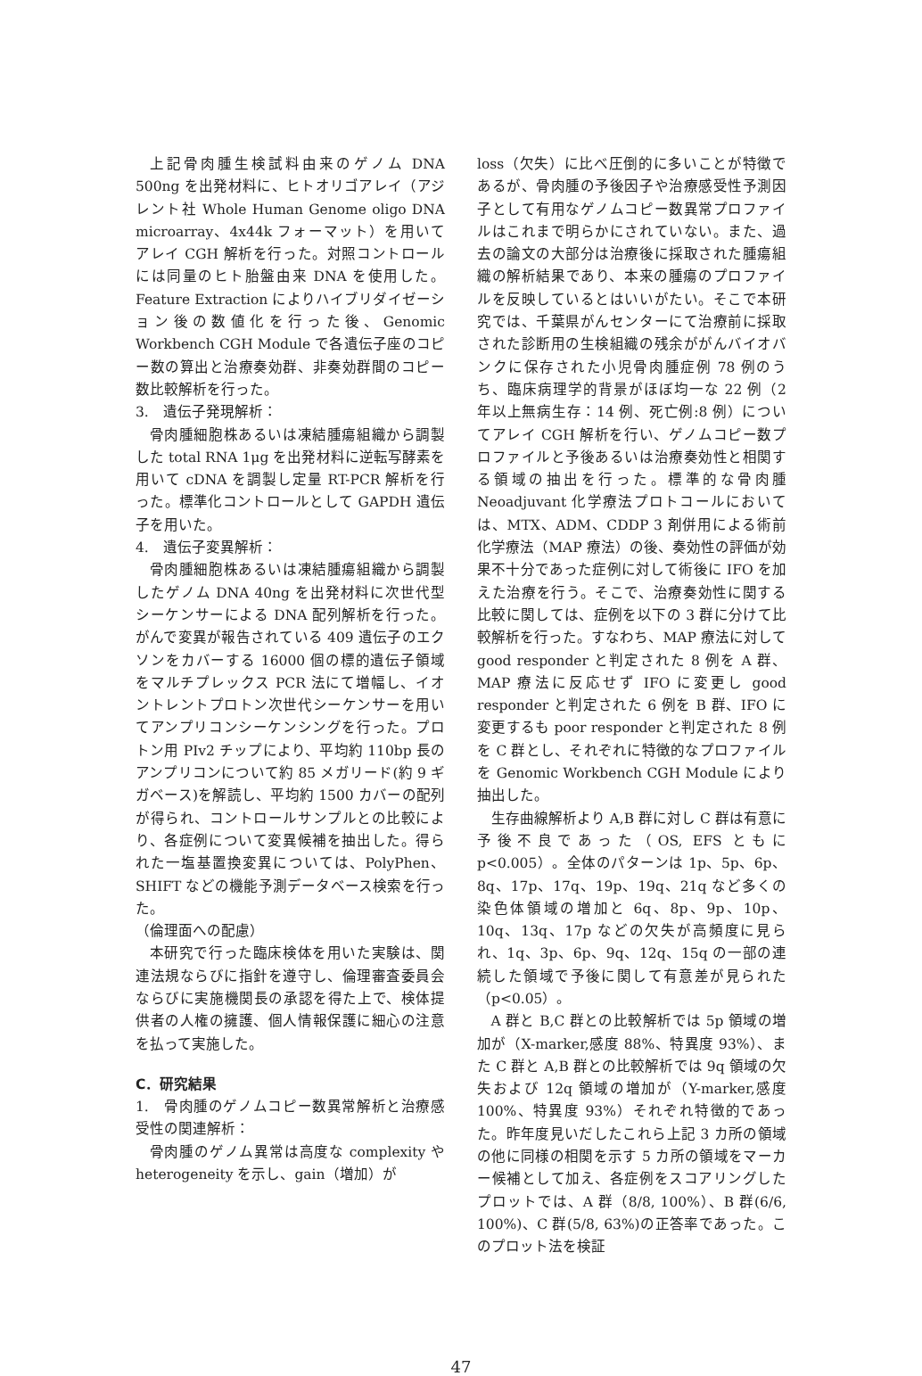上記骨肉腫生検試料由来のゲノム DNA 500ng を出発材料に、ヒトオリゴアレイ（アジレント社 Whole Human Genome oligo DNA microarray、4x44k フォーマット）を用いてアレイ CGH 解析を行った。対照コントロールには同量のヒト胎盤由来 DNA を使用した。Feature Extraction によりハイブリダイゼーション後の数値化を行った後、Genomic Workbench CGH Module で各遺伝子座のコピー数の算出と治療奏効群、非奏効群間のコピー数比較解析を行った。
3.　遺伝子発現解析：
骨肉腫細胞株あるいは凍結腫瘍組織から調製した total RNA 1μg を出発材料に逆転写酵素を用いて cDNA を調製し定量 RT-PCR 解析を行った。標準化コントロールとして GAPDH 遺伝子を用いた。
4.　遺伝子変異解析：
骨肉腫細胞株あるいは凍結腫瘍組織から調製したゲノム DNA 40ng を出発材料に次世代型シーケンサーによる DNA 配列解析を行った。がんで変異が報告されている 409 遺伝子のエクソンをカバーする 16000 個の標的遺伝子領域をマルチプレックス PCR 法にて増幅し、イオントレントプロトン次世代シーケンサーを用いてアンプリコンシーケンシングを行った。プロトン用 PIv2 チップにより、平均約 110bp 長のアンプリコンについて約 85 メガリード(約 9 ギガベース)を解読し、平均約 1500 カバーの配列が得られ、コントロールサンプルとの比較により、各症例について変異候補を抽出した。得られた一塩基置換変異については、PolyPhen、SHIFT などの機能予測データベース検索を行った。
（倫理面への配慮）
本研究で行った臨床検体を用いた実験は、関連法規ならびに指針を遵守し、倫理審査委員会ならびに実施機関長の承認を得た上で、検体提供者の人権の擁護、個人情報保護に細心の注意を払って実施した。
C．研究結果
1.　骨肉腫のゲノムコピー数異常解析と治療感受性の関連解析：
骨肉腫のゲノム異常は高度な complexity や heterogeneity を示し、gain（増加）が
loss（欠失）に比べ圧倒的に多いことが特徴であるが、骨肉腫の予後因子や治療感受性予測因子として有用なゲノムコピー数異常プロファイルはこれまで明らかにされていない。また、過去の論文の大部分は治療後に採取された腫瘍組織の解析結果であり、本来の腫瘍のプロファイルを反映しているとはいいがたい。そこで本研究では、千葉県がんセンターにて治療前に採取された診断用の生検組織の残余ががんバイオバンクに保存された小児骨肉腫症例 78 例のうち、臨床病理学的背景がほぼ均一な 22 例（2 年以上無病生存：14 例、死亡例:8 例）についてアレイ CGH 解析を行い、ゲノムコピー数プロファイルと予後あるいは治療奏効性と相関する領域の抽出を行った。標準的な骨肉腫 Neoadjuvant 化学療法プロトコールにおいては、MTX、ADM、CDDP 3 剤併用による術前化学療法（MAP 療法）の後、奏効性の評価が効果不十分であった症例に対して術後に IFO を加えた治療を行う。そこで、治療奏効性に関する比較に関しては、症例を以下の 3 群に分けて比較解析を行った。すなわち、MAP 療法に対して good responder と判定された 8 例を A 群、MAP 療法に反応せず IFO に変更し good responder と判定された 6 例を B 群、IFO に変更するも poor responder と判定された 8 例を C 群とし、それぞれに特徴的なプロファイルを Genomic Workbench CGH Module により抽出した。
生存曲線解析より A,B 群に対し C 群は有意に予後不良であった（OS, EFS ともに p<0.005）。全体のパターンは 1p、5p、6p、8q、17p、17q、19p、19q、21q など多くの染色体領域の増加と 6q、8p、9p、10p、10q、13q、17p などの欠失が高頻度に見られ、1q、3p、6p、9q、12q、15q の一部の連続した領域で予後に関して有意差が見られた（p<0.05）。
A 群と B,C 群との比較解析では 5p 領域の増加が（X-marker,感度 88%、特異度 93%）、また C 群と A,B 群との比較解析では 9q 領域の欠失および 12q 領域の増加が（Y-marker,感度 100%、特異度 93%）それぞれ特徴的であった。昨年度見いだしたこれら上記 3 カ所の領域の他に同様の相関を示す 5 カ所の領域をマーカー候補として加え、各症例をスコアリングしたプロットでは、A 群（8/8, 100%）、B 群(6/6, 100%)、C 群(5/8, 63%)の正答率であった。このプロット法を検証
47